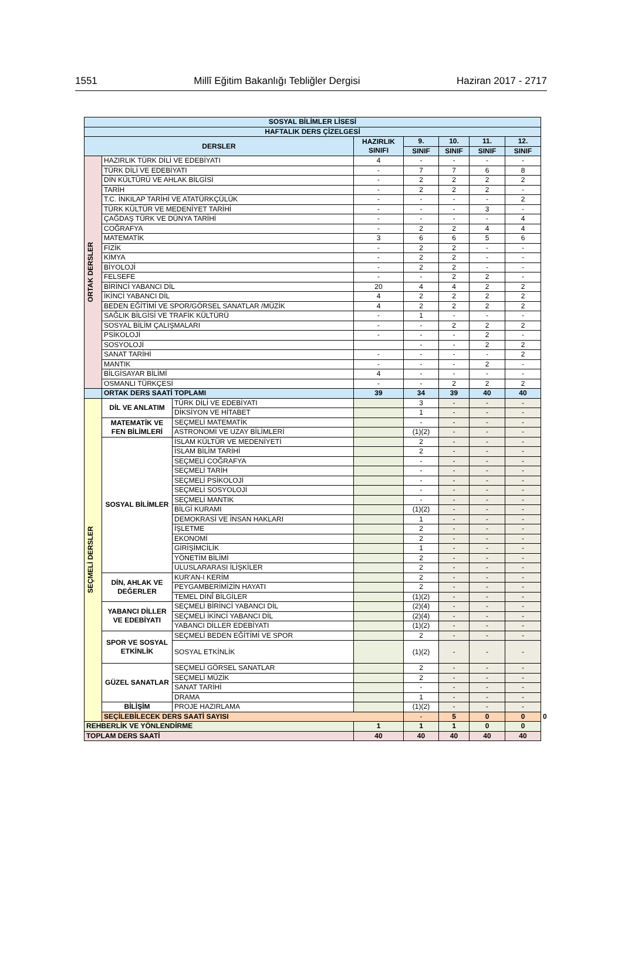1551 Millî Eğitim Bakanlığı Tebliğler Dergisi Haziran 2017 - 2717
| SOSYAL BİLİMLER LİSESİ | | | | | | | | |
| --- | --- | --- | --- | --- | --- | --- | --- | --- |
| HAFTALIK DERS ÇİZELGESİ | | | | | | | | |
| DERSLER | | | HAZIRLIK SINIFI | 9. | 10. | 11. | 12. | |
| | | | | SINIF | SINIF | SINIF | SINIF | |
| ORTAK DERSLER | HAZIRLIK TÜRK DİLİ VE EDEBİYATI | | 4 | - | - | - | - | |
| | TÜRK DİLİ VE EDEBİYATI | | - | 7 | 7 | 6 | 8 | |
| | DİN KÜLTÜRÜ VE AHLAK BİLGİSİ | | - | 2 | 2 | 2 | 2 | |
| | TARİH | | - | 2 | 2 | 2 | - | |
| | T.C. İNKILAP TARİHİ VE ATATÜRKÇÜLÜK | | - | - | - | - | 2 | |
| | TÜRK KÜLTÜR VE MEDENİYET TARİHİ | | - | - | - | 3 | - | |
| | ÇAĞDAŞ TÜRK VE DÜNYA TARİHİ | | - | - | - | - | 4 | |
| | COĞRAFYA | | - | 2 | 2 | 4 | 4 | |
| | MATEMATİK | | 3 | 6 | 6 | 5 | 6 | |
| | FİZİK | | - | 2 | 2 | - | - | |
| | KİMYA | | - | 2 | 2 | - | - | |
| | BİYOLOJİ | | - | 2 | 2 | - | - | |
| | FELSEFE | | - | - | 2 | 2 | - | |
| | BİRİNCİ YABANCI DİL | | 20 | 4 | 4 | 2 | 2 | |
| | İKİNCİ YABANCI DİL | | 4 | 2 | 2 | 2 | 2 | |
| | BEDEN EĞİTİMİ VE SPOR/GÖRSEL SANATLAR /MÜZİK | | 4 | 2 | 2 | 2 | 2 | |
| | SAĞLIK BİLGİSİ VE TRAFİK KÜLTÜRÜ | | - | 1 | - | - | - | |
| | SOSYAL BİLİM ÇALIŞMALARI | | - | - | 2 | 2 | 2 | |
| | PSİKOLOJİ | | - | - | - | 2 | - | |
| | SOSYOLOJİ | | | - | - | 2 | 2 | |
| | SANAT TARİHİ | | - | - | - | - | 2 | |
| | MANTIK | | - | - | - | 2 | - | |
| | BİLGİSAYAR BİLİMİ | | 4 | - | - | - | - | |
| | OSMANLI TÜRKÇESİ | | - | - | 2 | 2 | 2 | |
| | ORTAK DERS SAATİ TOPLAMI | | 39 | 34 | 39 | 40 | 40 | |
| SEÇMELİ DERSLER | DİL VE ANLATIM | TÜRK DİLİ VE EDEBİYATI | | 3 | - | - | - | |
| | | DİKSİYON VE HİTABET | | 1 | - | - | - | |
| | MATEMATİK VE FEN BİLİMLERİ | SEÇMELİ MATEMATİK | | - | - | - | - | |
| | | ASTRONOMİ VE UZAY BİLİMLERİ | | (1)(2) | - | - | - | |
| | SOSYAL BİLİMLER | İSLAM KÜLTÜR VE MEDENİYETİ | | 2 | - | - | - | |
| | | İSLAM BİLİM TARİHİ | | 2 | - | - | - | |
| | | SEÇMELİ COĞRAFYA | | - | - | - | - | |
| | | SEÇMELİ TARİH | | - | - | - | - | |
| | | SEÇMELİ PSİKOLOJİ | | - | - | - | - | |
| | | SEÇMELİ SOSYOLOJİ | | - | - | - | - | |
| | | SEÇMELİ MANTIK | | - | - | - | - | |
| | | BİLGİ KURAMI | | (1)(2) | - | - | - | |
| | | DEMOKRASİ VE İNSAN HAKLARI | | 1 | - | - | - | |
| | | İŞLETME | | 2 | - | - | - | |
| | | EKONOMİ | | 2 | - | - | - | |
| | | GİRİŞİMCİLİK | | 1 | - | - | - | |
| | | YÖNETİM BİLİMİ | | 2 | - | - | - | |
| | | ULUSLARARASI İLİŞKİLER | | 2 | - | - | - | |
| | DİN, AHLAK VE DEĞERLER | KUR'AN-I KERİM | | 2 | - | - | - | |
| | | PEYGAMBERİMİZİN HAYATI | | 2 | - | - | - | |
| | | TEMEL DİNÎ BİLGİLER | | (1)(2) | - | - | - | |
| | YABANCI DİLLER VE EDEBİYATI | SEÇMELİ BİRİNCİ YABANCI DİL | | (2)(4) | - | - | - | |
| | | SEÇMELİ İKİNCİ YABANCI DİL | | (2)(4) | - | - | - | |
| | | YABANCI DİLLER EDEBİYATI | | (1)(2) | - | - | - | |
| | SPOR VE SOSYAL ETKİNLİK | SEÇMELİ BEDEN EĞİTİMİ VE SPOR | | 2 | - | - | - | |
| | | SOSYAL ETKİNLİK | | (1)(2) | - | - | - | |
| | GÜZEL SANATLAR | SEÇMELİ GÖRSEL SANATLAR | | 2 | - | - | - | |
| | | SEÇMELİ MÜZİK | | 2 | - | - | - | |
| | | SANAT TARİHİ | | - | - | - | - | |
| | | DRAMA | | 1 | - | - | - | |
| | BİLİŞİM | PROJE HAZIRLAMA | | (1)(2) | - | - | - | |
| | SEÇİLEBİLECEK DERS SAATİ SAYISI | | | - | 5 | 0 | 0 | 0 |
| REHBERLİK VE YÖNLENDİRME | | | 1 | 1 | 1 | 0 | 0 | |
| TOPLAM DERS SAATİ | | | 40 | 40 | 40 | 40 | 40 | |